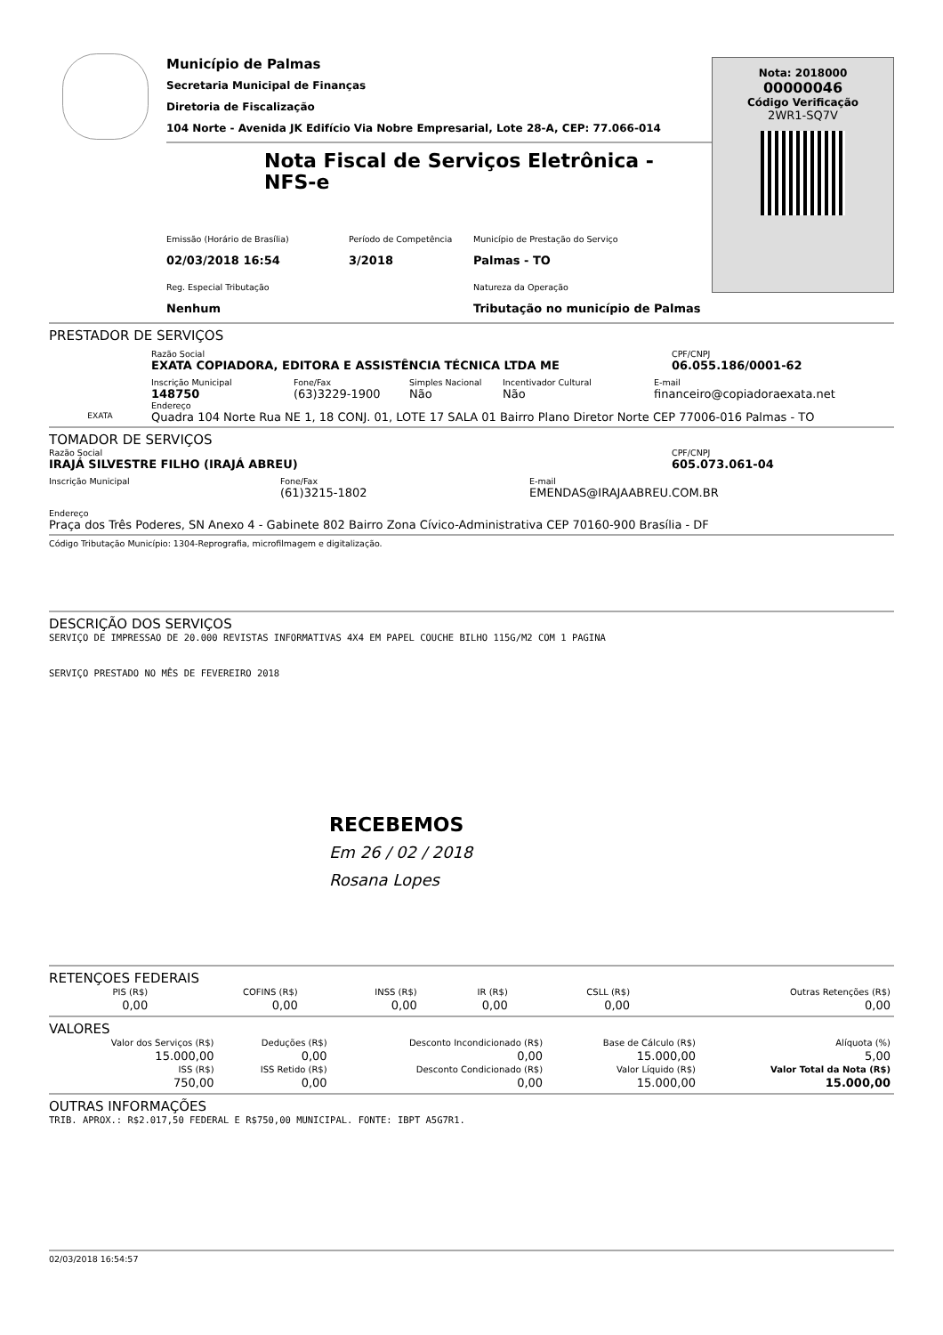Município de Palmas
Secretaria Municipal de Finanças
Diretoria de Fiscalização
104 Norte - Avenida JK Edifício Via Nobre Empresarial, Lote 28-A, CEP: 77.066-014
Nota Fiscal de Serviços Eletrônica - NFS-e
Emissão (Horário de Brasília)
02/03/2018 16:54
Período de Competência
3/2018
Município de Prestação do Serviço
Palmas - TO
Reg. Especial Tributação
Nenhum
Natureza da Operação
Tributação no município de Palmas
Nota: 2018000
00000046
Código Verificação
2WR1-SQ7V
PRESTADOR DE SERVIÇOS
EXATA
Razão Social
EXATA COPIADORA, EDITORA E ASSISTÊNCIA TÉCNICA LTDA ME
CPF/CNPJ
06.055.186/0001-62
Inscrição Municipal
148750
Fone/Fax
(63)3229-1900
Simples Nacional
Não
Incentivador Cultural
Não
E-mail
financeiro@copiadoraexata.net
Endereço
Quadra 104 Norte Rua NE 1, 18 CONJ. 01, LOTE 17 SALA 01 Bairro Plano Diretor Norte CEP 77006-016 Palmas - TO
TOMADOR DE SERVIÇOS
Razão Social
IRAJÁ SILVESTRE FILHO (IRAJÁ ABREU)
CPF/CNPJ
605.073.061-04
Inscrição Municipal Fone/Fax
(61)3215-1802
E-mail
EMENDAS@IRAJAABREU.COM.BR
Endereço
Praça dos Três Poderes, SN Anexo 4 - Gabinete 802 Bairro Zona Cívico-Administrativa CEP 70160-900 Brasília - DF
Código Tributação Município: 1304-Reprografia, microfilmagem e digitalização.
DESCRIÇÃO DOS SERVIÇOS
SERVIÇO DE IMPRESSAO DE 20.000 REVISTAS INFORMATIVAS 4X4 EM PAPEL COUCHE BILHO 115G/M2 COM 1 PAGINA
SERVIÇO PRESTADO NO MÊS DE FEVEREIRO 2018
RECEBEMOS
Em 26 / 02 / 2018
Rosana Lopes
RETENÇOES FEDERAIS
| PIS (R$) | COFINS (R$) | INSS (R$) | IR (R$) | CSLL (R$) | Outras Retenções (R$) |
| --- | --- | --- | --- | --- | --- |
| 0,00 | 0,00 | 0,00 | 0,00 | 0,00 | 0,00 |
VALORES
| Valor dos Serviços (R$) | Deduções (R$) | Desconto Incondicionado (R$) | Base de Cálculo (R$) | Alíquota (%) |
| --- | --- | --- | --- | --- |
| 15.000,00 | 0,00 | 0,00 | 15.000,00 | 5,00 |
| ISS (R$) | ISS Retido (R$) | Desconto Condicionado (R$) | Valor Líquido (R$) | Valor Total da Nota (R$) |
| 750,00 | 0,00 | 0,00 | 15.000,00 | 15.000,00 |
OUTRAS INFORMAÇÕES
TRIB. APROX.: R$2.017,50 FEDERAL E R$750,00 MUNICIPAL. FONTE: IBPT A5G7R1.
02/03/2018 16:54:57